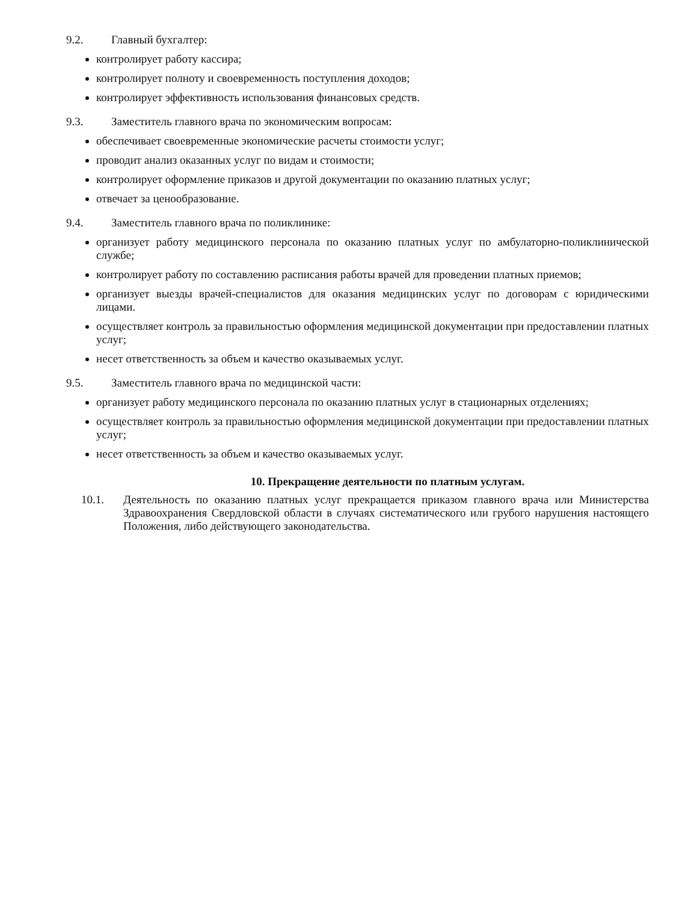9.2. Главный бухгалтер:
контролирует работу кассира;
контролирует полноту и своевременность поступления доходов;
контролирует эффективность использования финансовых средств.
9.3. Заместитель главного врача по экономическим вопросам:
обеспечивает своевременные экономические расчеты стоимости услуг;
проводит анализ оказанных услуг по видам и стоимости;
контролирует оформление приказов и другой документации по оказанию платных услуг;
отвечает за ценообразование.
9.4. Заместитель главного врача по поликлинике:
организует работу медицинского персонала по оказанию платных услуг по амбулаторно-поликлинической службе;
контролирует работу по составлению расписания работы врачей для проведении платных приемов;
организует выезды врачей-специалистов для оказания медицинских услуг по договорам с юридическими лицами.
осуществляет контроль за правильностью оформления медицинской документации при предоставлении платных услуг;
несет ответственность за объем и качество оказываемых услуг.
9.5. Заместитель главного врача по медицинской части:
организует работу медицинского персонала по оказанию платных услуг в стационарных отделениях;
осуществляет контроль за правильностью оформления медицинской документации при предоставлении платных услуг;
несет ответственность за объем и качество оказываемых услуг.
10. Прекращение деятельности по платным услугам.
10.1. Деятельность по оказанию платных услуг прекращается приказом главного врача или Министерства Здравоохранения Свердловской области в случаях систематического или грубого нарушения настоящего Положения, либо действующего законодательства.